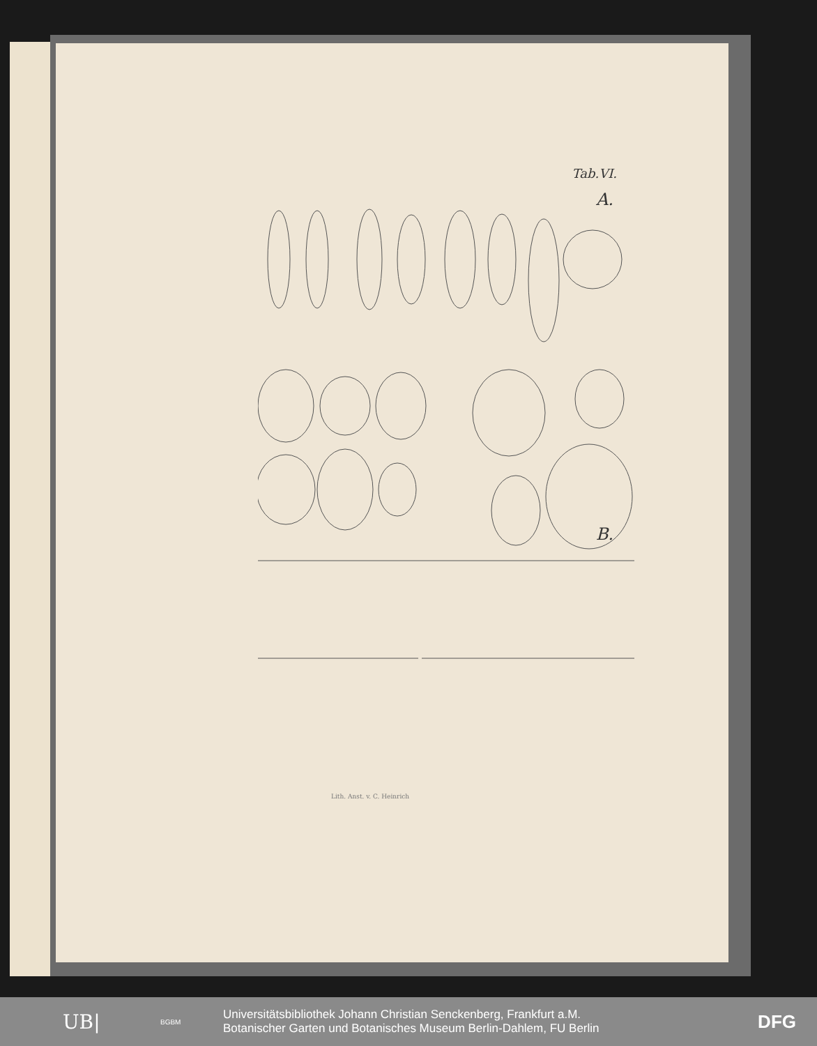Tab.VI.
A.
B.
Lith. Anst. v. C. Heinrich
UB|
BGBM
Universitätsbibliothek Johann Christian Senckenberg, Frankfurt a.M.
Botanischer Garten und Botanisches Museum Berlin-Dahlem, FU Berlin
DFG